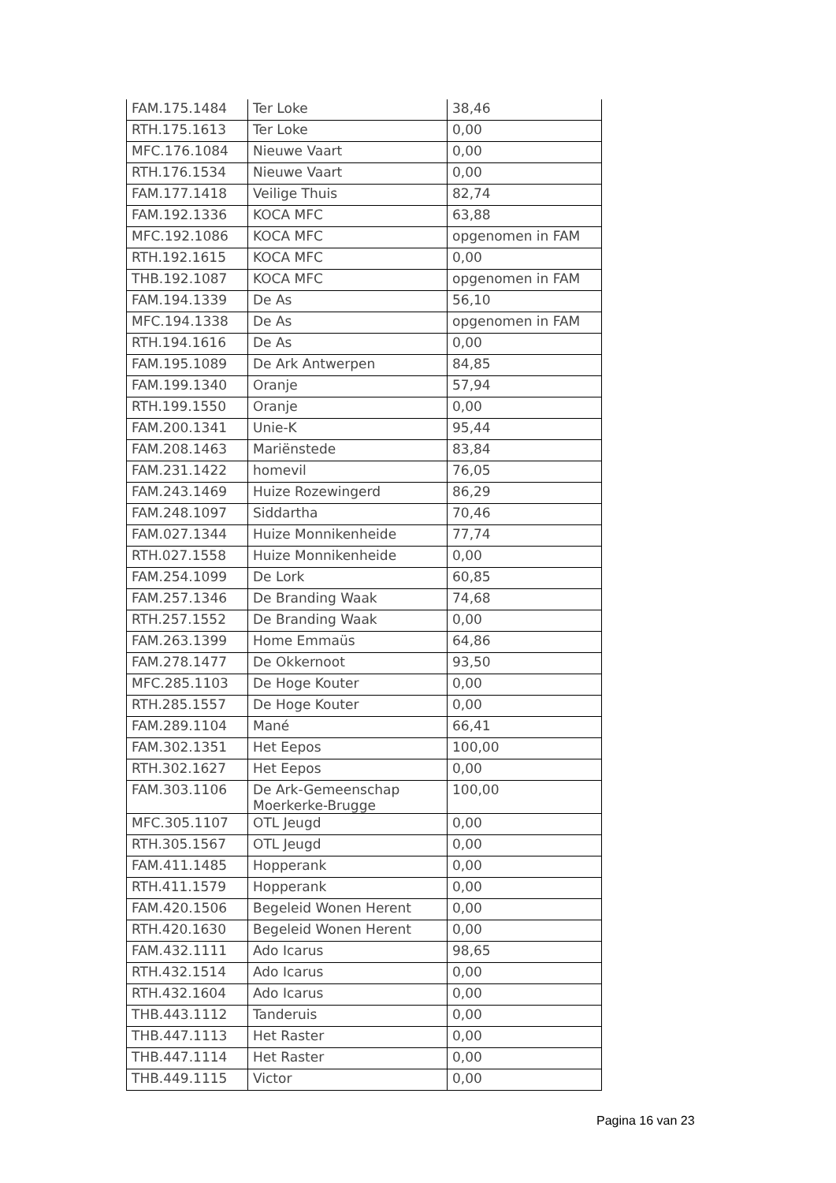| FAM.175.1484 | Ter Loke | 38,46 |
| RTH.175.1613 | Ter Loke | 0,00 |
| MFC.176.1084 | Nieuwe Vaart | 0,00 |
| RTH.176.1534 | Nieuwe Vaart | 0,00 |
| FAM.177.1418 | Veilige Thuis | 82,74 |
| FAM.192.1336 | KOCA MFC | 63,88 |
| MFC.192.1086 | KOCA MFC | opgenomen in FAM |
| RTH.192.1615 | KOCA MFC | 0,00 |
| THB.192.1087 | KOCA MFC | opgenomen in FAM |
| FAM.194.1339 | De As | 56,10 |
| MFC.194.1338 | De As | opgenomen in FAM |
| RTH.194.1616 | De As | 0,00 |
| FAM.195.1089 | De Ark Antwerpen | 84,85 |
| FAM.199.1340 | Oranje | 57,94 |
| RTH.199.1550 | Oranje | 0,00 |
| FAM.200.1341 | Unie-K | 95,44 |
| FAM.208.1463 | Mariënstede | 83,84 |
| FAM.231.1422 | homevil | 76,05 |
| FAM.243.1469 | Huize Rozewingerd | 86,29 |
| FAM.248.1097 | Siddartha | 70,46 |
| FAM.027.1344 | Huize Monnikenheide | 77,74 |
| RTH.027.1558 | Huize Monnikenheide | 0,00 |
| FAM.254.1099 | De Lork | 60,85 |
| FAM.257.1346 | De Branding Waak | 74,68 |
| RTH.257.1552 | De Branding Waak | 0,00 |
| FAM.263.1399 | Home Emmaüs | 64,86 |
| FAM.278.1477 | De Okkernoot | 93,50 |
| MFC.285.1103 | De Hoge Kouter | 0,00 |
| RTH.285.1557 | De Hoge Kouter | 0,00 |
| FAM.289.1104 | Mané | 66,41 |
| FAM.302.1351 | Het Eepos | 100,00 |
| RTH.302.1627 | Het Eepos | 0,00 |
| FAM.303.1106 | De Ark-Gemeenschap Moerkerke-Brugge | 100,00 |
| MFC.305.1107 | OTL Jeugd | 0,00 |
| RTH.305.1567 | OTL Jeugd | 0,00 |
| FAM.411.1485 | Hopperank | 0,00 |
| RTH.411.1579 | Hopperank | 0,00 |
| FAM.420.1506 | Begeleid Wonen Herent | 0,00 |
| RTH.420.1630 | Begeleid Wonen Herent | 0,00 |
| FAM.432.1111 | Ado Icarus | 98,65 |
| RTH.432.1514 | Ado Icarus | 0,00 |
| RTH.432.1604 | Ado Icarus | 0,00 |
| THB.443.1112 | Tanderuis | 0,00 |
| THB.447.1113 | Het Raster | 0,00 |
| THB.447.1114 | Het Raster | 0,00 |
| THB.449.1115 | Victor | 0,00 |
Pagina 16 van 23